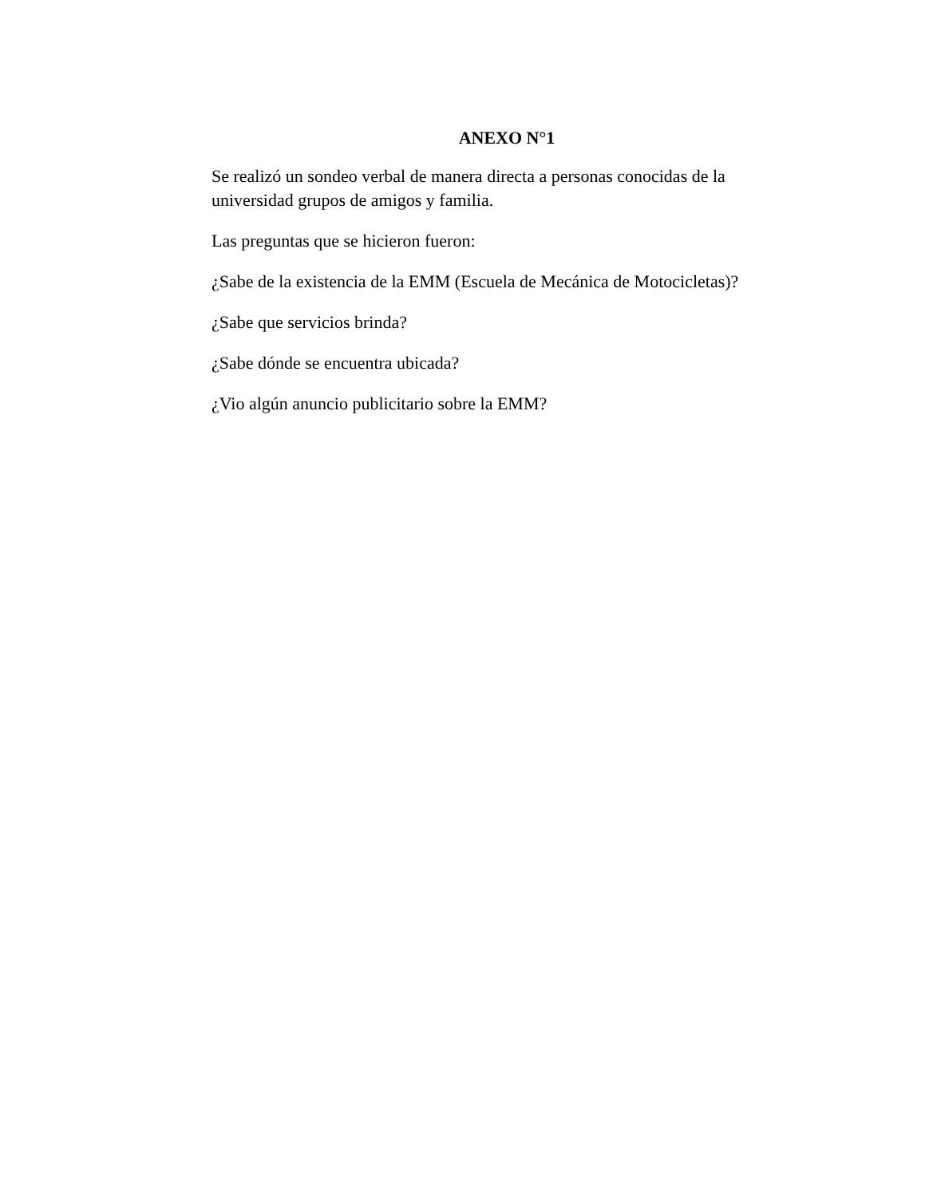ANEXO N°1
Se realizó un sondeo verbal de manera directa a personas conocidas de la universidad grupos de amigos y familia.
Las preguntas que se hicieron fueron:
¿Sabe de la existencia de la EMM (Escuela de Mecánica de Motocicletas)?
¿Sabe que servicios brinda?
¿Sabe dónde se encuentra ubicada?
¿Vio algún anuncio publicitario sobre la EMM?